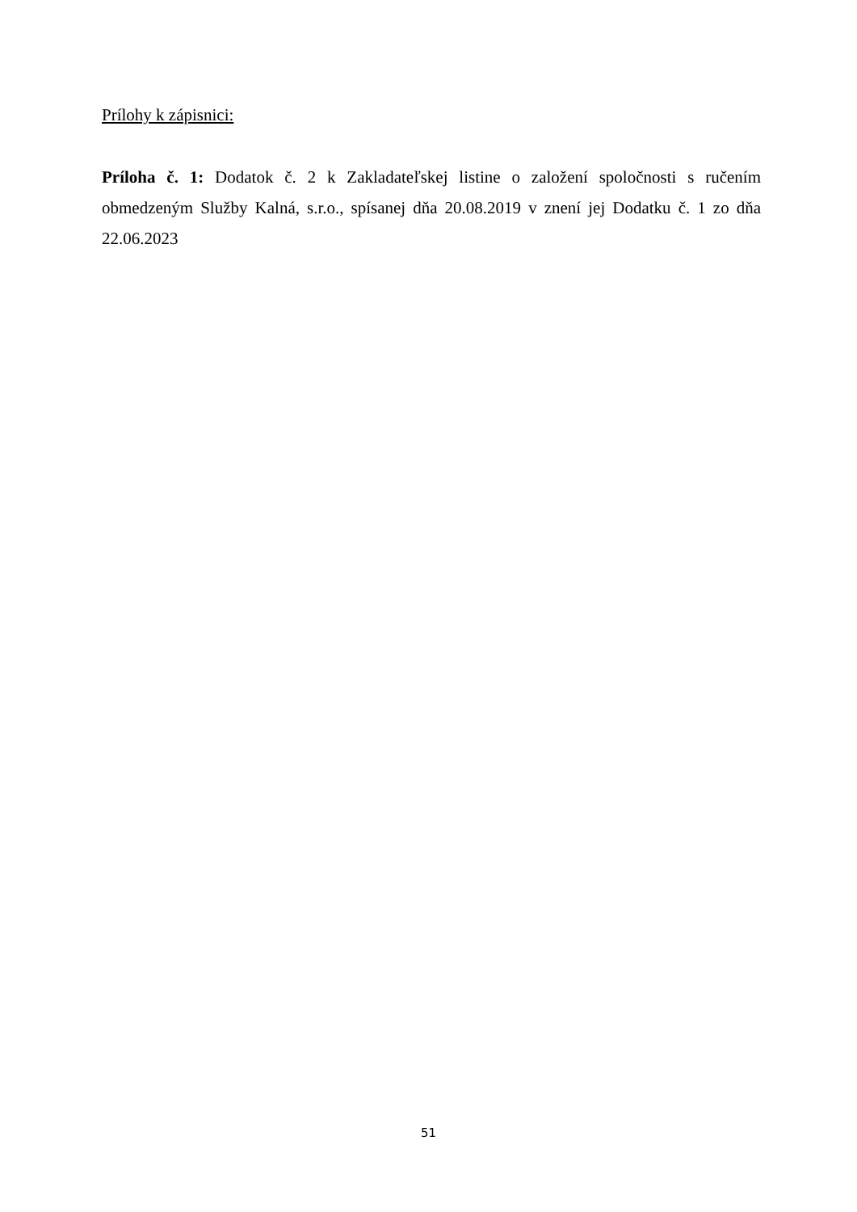Prílohy k zápisnici:
Príloha č. 1: Dodatok č. 2 k Zakladateľskej listine o založení spoločnosti s ručením obmedzeným Služby Kalná, s.r.o., spísanej dňa 20.08.2019 v znení jej Dodatku č. 1 zo dňa 22.06.2023
51